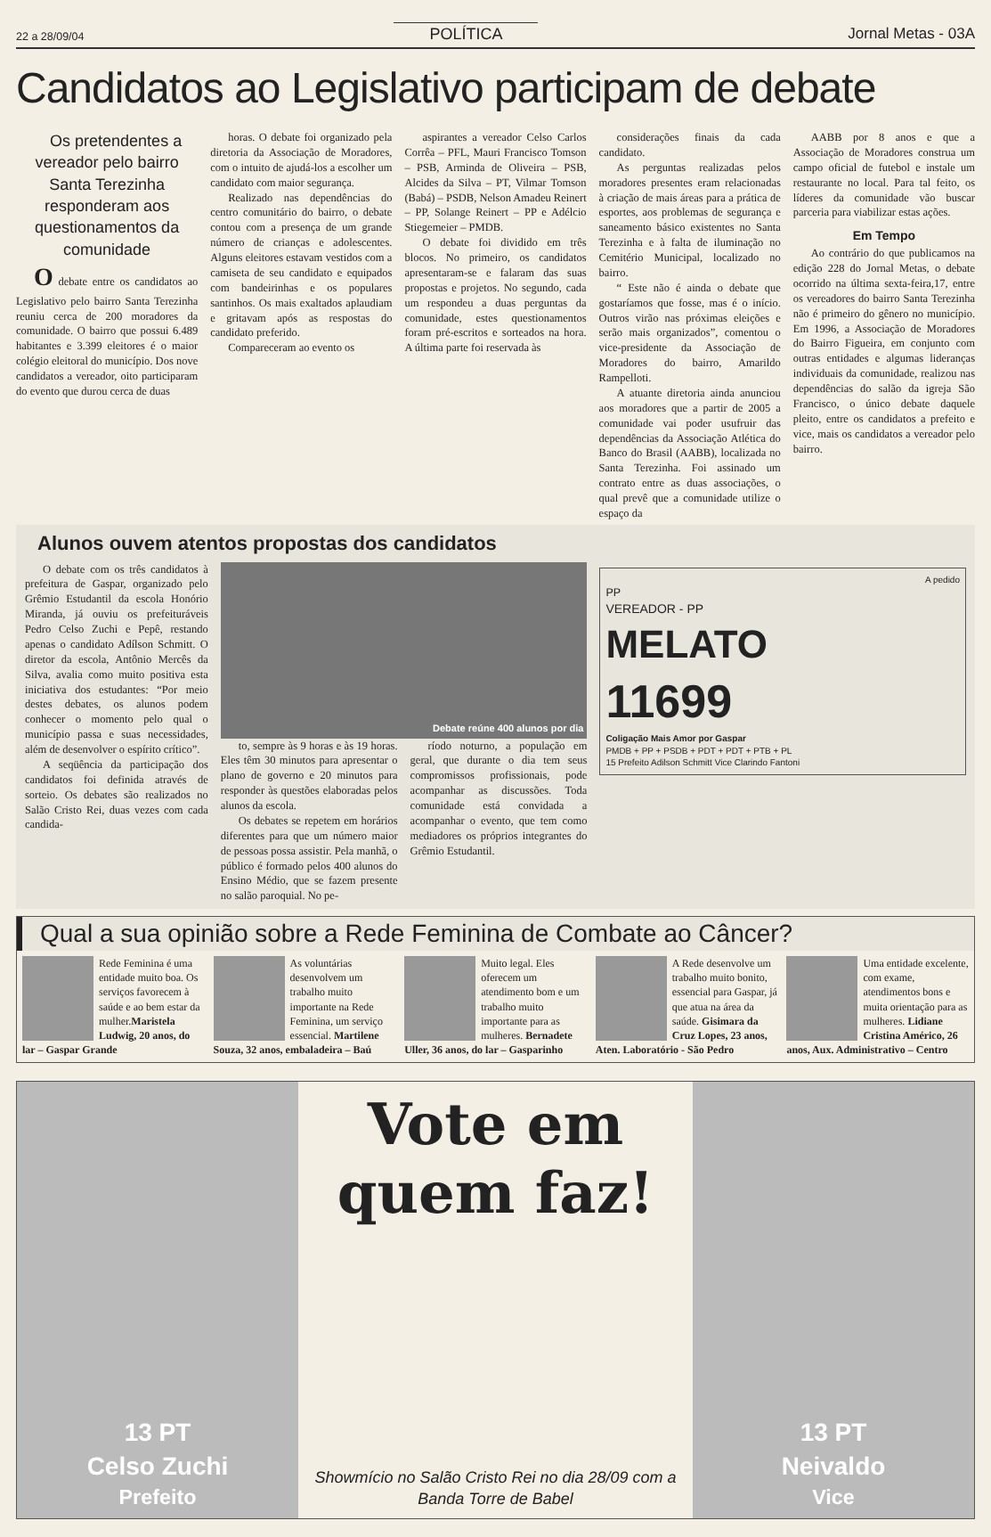22 a 28/09/04 POLÍTICA Jornal Metas - 03A
Candidatos ao Legislativo participam de debate
Os pretendentes a vereador pelo bairro Santa Terezinha responderam aos questionamentos da comunidade
O debate entre os candidatos ao Legislativo pelo bairro Santa Terezinha reuniu cerca de 200 moradores da comunidade. O bairro que possui 6.489 habitantes e 3.399 eleitores é o maior colégio eleitoral do município. Dos nove candidatos a vereador, oito participaram do evento que durou cerca de duas
horas. O debate foi organizado pela diretoria da Associação de Moradores, com o intuito de ajudá-los a escolher um candidato com maior segurança.
Realizado nas dependências do centro comunitário do bairro, o debate contou com a presença de um grande número de crianças e adolescentes. Alguns eleitores estavam vestidos com a camiseta de seu candidato e equipados com bandeirinhas e os populares santinhos. Os mais exaltados aplaudiam e gritavam após as respostas do candidato preferido.
Compareceram ao evento os
aspirantes a vereador Celso Carlos Corrêa – PFL, Mauri Francisco Tomson – PSB, Arminda de Oliveira – PSB, Alcides da Silva – PT, Vilmar Tomson (Babá) – PSDB, Nelson Amadeu Reinert – PP, Solange Reinert – PP e Adélcio Stiegemeier – PMDB.
O debate foi dividido em três blocos. No primeiro, os candidatos apresentaram-se e falaram das suas propostas e projetos. No segundo, cada um respondeu a duas perguntas da comunidade, estes questionamentos foram pré-escritos e sorteados na hora. A última parte foi reservada às
considerações finais da cada candidato.
As perguntas realizadas pelos moradores presentes eram relacionadas à criação de mais áreas para a prática de esportes, aos problemas de segurança e saneamento básico existentes no Santa Terezinha e à falta de iluminação no Cemitério Municipal, localizado no bairro.
“ Este não é ainda o debate que gostaríamos que fosse, mas é o início. Outros virão nas próximas eleições e serão mais organizados”, comentou o vice-presidente da Associação de Moradores do bairro, Amarildo Rampelloti.
A atuante diretoria ainda anunciou aos moradores que a partir de 2005 a comunidade vai poder usufruir das dependências da Associação Atlética do Banco do Brasil (AABB), localizada no Santa Terezinha. Foi assinado um contrato entre as duas associações, o qual prevê que a comunidade utilize o espaço da
AABB por 8 anos e que a Associação de Moradores construa um campo oficial de futebol e instale um restaurante no local. Para tal feito, os líderes da comunidade vão buscar parceria para viabilizar estas ações.
Em Tempo
Ao contrário do que publicamos na edição 228 do Jornal Metas, o debate ocorrido na última sexta-feira,17, entre os vereadores do bairro Santa Terezinha não é primeiro do gênero no município. Em 1996, a Associação de Moradores do Bairro Figueira, em conjunto com outras entidades e algumas lideranças individuais da comunidade, realizou nas dependências do salão da igreja São Francisco, o único debate daquele pleito, entre os candidatos a prefeito e vice, mais os candidatos a vereador pelo bairro.
Alunos ouvem atentos propostas dos candidatos
O debate com os três candidatos à prefeitura de Gaspar, organizado pelo Grêmio Estudantil da escola Honório Miranda, já ouviu os prefeituráveis Pedro Celso Zuchi e Pepê, restando apenas o candidato Adílson Schmitt. O diretor da escola, Antônio Mercês da Silva, avalia como muito positiva esta iniciativa dos estudantes: “Por meio destes debates, os alunos podem conhecer o momento pelo qual o município passa e suas necessidades, além de desenvolver o espírito crítico”.
A seqüência da participação dos candidatos foi definida através de sorteio. Os debates são realizados no Salão Cristo Rei, duas vezes com cada candida-
Debate reúne 400 alunos por dia
to, sempre às 9 horas e às 19 horas. Eles têm 30 minutos para apresentar o plano de governo e 20 minutos para responder às questões elaboradas pelos alunos da escola.
Os debates se repetem em horários diferentes para que um número maior de pessoas possa assistir. Pela manhã, o público é formado pelos 400 alunos do Ensino Médio, que se fazem presente no salão paroquial. No pe-
ríodo noturno, a população em geral, que durante o dia tem seus compromissos profissionais, pode acompanhar as discussões. Toda comunidade está convidada a acompanhar o evento, que tem como mediadores os próprios integrantes do Grêmio Estudantil.
A pedido
PP
VEREADOR - PP
MELATO
11699
Coligação Mais Amor por Gaspar
PMDB + PP + PSDB + PDT + PDT + PTB + PL
15 Prefeito Adilson Schmitt Vice Clarindo Fantoni
Qual a sua opinião sobre a Rede Feminina de Combate ao Câncer?
Rede Feminina é uma entidade muito boa. Os serviços favorecem à saúde e ao bem estar da mulher.Maristela Ludwig, 20 anos, do lar – Gaspar Grande
As voluntárias desenvolvem um trabalho muito importante na Rede Feminina, um serviço essencial. Martilene Souza, 32 anos, embaladeira – Baú
Muito legal. Eles oferecem um atendimento bom e um trabalho muito importante para as mulheres. Bernadete Uller, 36 anos, do lar – Gasparinho
A Rede desenvolve um trabalho muito bonito, essencial para Gaspar, já que atua na área da saúde. Gisimara da Cruz Lopes, 23 anos, Aten. Laboratório - São Pedro
Uma entidade excelente, com exame, atendimentos bons e muita orientação para as mulheres. Lidiane Cristina Américo, 26 anos, Aux. Administrativo – Centro
13 PT
Celso Zuchi
Prefeito
Vote em quem faz!
Showmício no Salão Cristo Rei no dia 28/09 com a Banda Torre de Babel
13 PT
Neivaldo
Vice